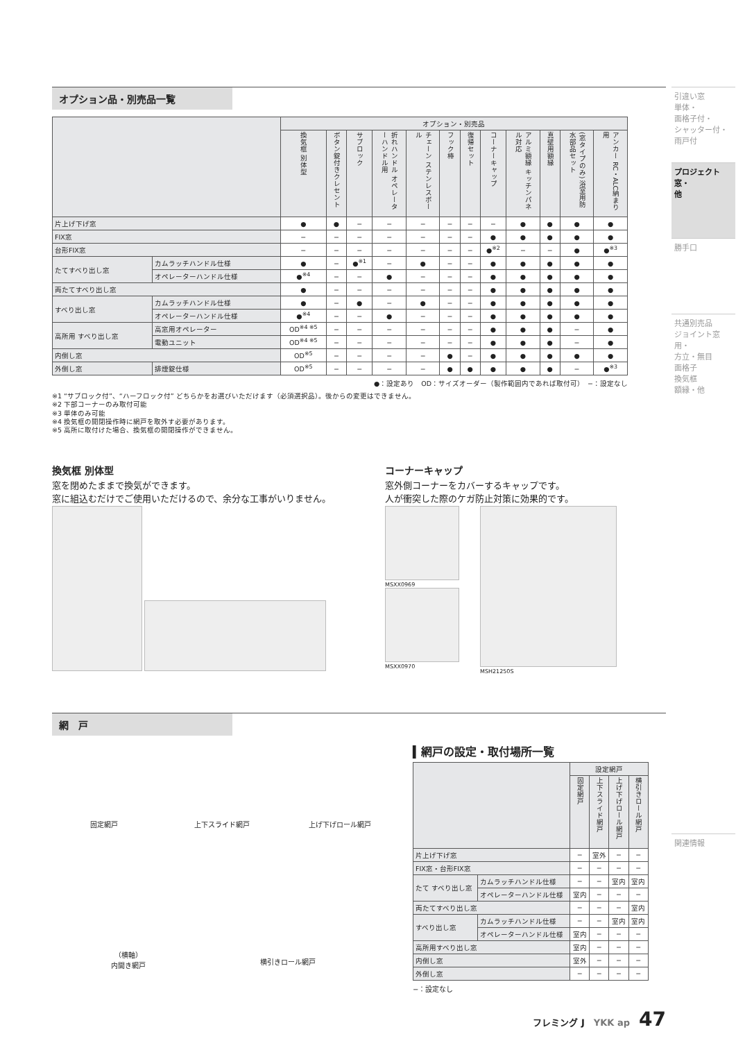オプション品・別売品一覧
| | | オプション・別売品 | | | | | | | | | | | |
| --- | --- | --- | --- | --- | --- | --- | --- | --- | --- | --- | --- | --- | --- |
| | | 換気框 別体型 | ボタン錠付きクレセント | サブロック | 折れハンドル オペレーターハンドル用 | チェーン ステンレスボール | フック棒 | 復帰セット | コーナーキャップ | アルミ額縁 キッチンパネル対応 | 真壁用額縁 | (窓タイプのみ) 浴室用防水部品セット | アンカー RC・ALC納まり用 |
| 片上げ下げ窓 | | ● | ● | − | − | − | − | − | − | ● | ● | ● | ● |
| FIX窓 | | − | − | − | − | − | − | − | ● | ● | ● | ● | ● |
| 台形FIX窓 | | − | − | − | − | − | − | − | ●<sup>※2</sup> | − | − | ● | ●<sup>※3</sup> |
| たてすべり出し窓 | カムラッチハンドル仕様 | ● | − | ●<sup>※1</sup> | − | ● | − | − | ● | ● | ● | ● | ● |
| | オペレーターハンドル仕様 | ●<sup>※4</sup> | − | − | ● | − | − | − | ● | ● | ● | ● | ● |
| 両たてすべり出し窓 | | ● | − | − | − | − | − | − | ● | ● | ● | ● | ● |
| すべり出し窓 | カムラッチハンドル仕様 | ● | − | ● | − | ● | − | − | ● | ● | ● | ● | ● |
| | オペレーターハンドル仕様 | ●<sup>※4</sup> | − | − | ● | − | − | − | ● | ● | ● | ● | ● |
| 高所用 すべり出し窓 | 高窓用オペレーター | OD<sup>※4 ※5</sup> | − | − | − | − | − | − | ● | ● | ● | − | ● |
| | 電動ユニット | OD<sup>※4 ※5</sup> | − | − | − | − | − | − | ● | ● | ● | − | ● |
| 内倒し窓 | | OD<sup>※5</sup> | − | − | − | − | ● | − | ● | ● | ● | ● | ● |
| 外倒し窓 | 排煙錠仕様 | OD<sup>※5</sup> | − | − | − | − | ● | ● | ● | ● | ● | − | ●<sup>※3</sup> |
●：設定あり　OD：サイズオーダー（製作範囲内であれば取付可）　−：設定なし
※1 “サブロック付”、“ハーフロック付” どちらかをお選びいただけます（必須選択品）。後からの変更はできません。
※2 下部コーナーのみ取付可能
※3 単体のみ可能
※4 換気框の開閉操作時に網戸を取外す必要があります。
※5 高所に取付けた場合、換気框の開閉操作ができません。
換気框 別体型
窓を閉めたままで換気ができます。
窓に組込むだけでご使用いただけるので、余分な工事がいりません。
コーナーキャップ
窓外側コーナーをカバーするキャップです。
人が衝突した際のケガ防止対策に効果的です。
MSXX0969
MSXX0970
MSH21250S
網　戸
固定網戸
上下スライド網戸
上げ下げロール網戸
（横軸）
内開き網戸
横引きロール網戸
▍網戸の設定・取付場所一覧
| | | 設定網戸 | | | |
| --- | --- | --- | --- | --- | --- |
| | | 固定網戸 | 上下スライド網戸 | 上げ下げロール網戸 | 横引きロール網戸 |
| 片上げ下げ窓 | | − | 室外 | − | − |
| FIX窓・台形FIX窓 | | − | − | − | − |
| たて すべり出し窓 | カムラッチハンドル仕様 | − | − | 室内 | 室内 |
| | オペレーターハンドル仕様 | 室内 | − | − | − |
| 両たてすべり出し窓 | | − | − | − | 室内 |
| すべり出し窓 | カムラッチハンドル仕様 | − | − | 室内 | 室内 |
| | オペレーターハンドル仕様 | 室内 | − | − | − |
| 高所用すべり出し窓 | | 室内 | − | − | − |
| 内倒し窓 | | 室外 | − | − | − |
| 外倒し窓 | | − | − | − | − |
−：設定なし
フレミング J　YKK ap　47
引違い窓
単体・
面格子付・
シャッター付・
雨戸付
プロジェクト窓・
他
勝手口
共通別売品
ジョイント窓用・
方立・無目
面格子
換気框
額縁・他
関連情報